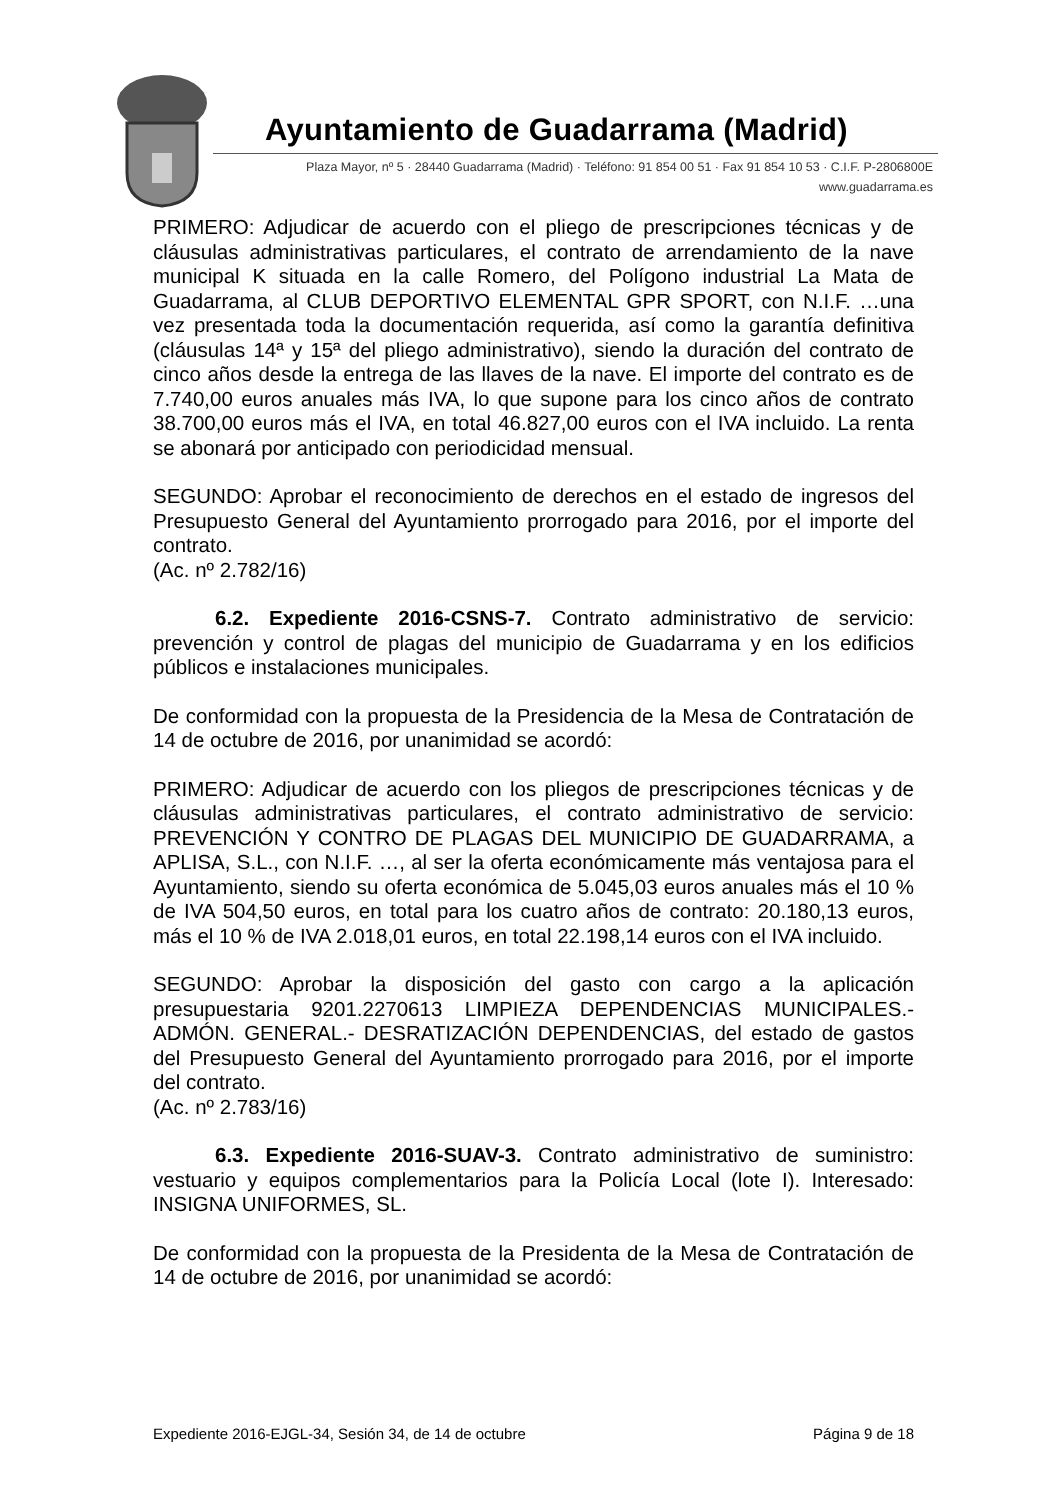Ayuntamiento de Guadarrama (Madrid)
Plaza Mayor, nº 5 · 28440 Guadarrama (Madrid) · Teléfono: 91 854 00 51 · Fax 91 854 10 53 · C.I.F. P-2806800E
www.guadarrama.es
PRIMERO: Adjudicar de acuerdo con el pliego de prescripciones técnicas y de cláusulas administrativas particulares, el contrato de arrendamiento de la nave municipal K situada en la calle Romero, del Polígono industrial La Mata de Guadarrama, al CLUB DEPORTIVO ELEMENTAL GPR SPORT, con N.I.F. …una vez presentada toda la documentación requerida, así como la garantía definitiva (cláusulas 14ª y 15ª del pliego administrativo), siendo la duración del contrato de cinco años desde la entrega de las llaves de la nave. El importe del contrato es de 7.740,00 euros anuales más IVA, lo que supone para los cinco años de contrato 38.700,00 euros más el IVA, en total 46.827,00 euros con el IVA incluido. La renta se abonará por anticipado con periodicidad mensual.
SEGUNDO: Aprobar el reconocimiento de derechos en el estado de ingresos del Presupuesto General del Ayuntamiento prorrogado para 2016, por el importe del contrato.
(Ac. nº 2.782/16)
6.2. Expediente 2016-CSNS-7. Contrato administrativo de servicio: prevención y control de plagas del municipio de Guadarrama y en los edificios públicos e instalaciones municipales.
De conformidad con la propuesta de la Presidencia de la Mesa de Contratación de 14 de octubre de 2016, por unanimidad se acordó:
PRIMERO: Adjudicar de acuerdo con los pliegos de prescripciones técnicas y de cláusulas administrativas particulares, el contrato administrativo de servicio: PREVENCIÓN Y CONTRO DE PLAGAS DEL MUNICIPIO DE GUADARRAMA, a APLISA, S.L., con N.I.F. …, al ser la oferta económicamente más ventajosa para el Ayuntamiento, siendo su oferta económica de 5.045,03 euros anuales más el 10 % de IVA 504,50 euros, en total para los cuatro años de contrato: 20.180,13 euros, más el 10 % de IVA 2.018,01 euros, en total 22.198,14 euros con el IVA incluido.
SEGUNDO: Aprobar la disposición del gasto con cargo a la aplicación presupuestaria 9201.2270613 LIMPIEZA DEPENDENCIAS MUNICIPALES.- ADMÓN. GENERAL.- DESRATIZACIÓN DEPENDENCIAS, del estado de gastos del Presupuesto General del Ayuntamiento prorrogado para 2016, por el importe del contrato.
(Ac. nº 2.783/16)
6.3. Expediente 2016-SUAV-3. Contrato administrativo de suministro: vestuario y equipos complementarios para la Policía Local (lote I). Interesado: INSIGNA UNIFORMES, SL.
De conformidad con la propuesta de la Presidenta de la Mesa de Contratación de 14 de octubre de 2016, por unanimidad se acordó:
Expediente 2016-EJGL-34, Sesión 34, de 14 de octubre Página 9 de 18